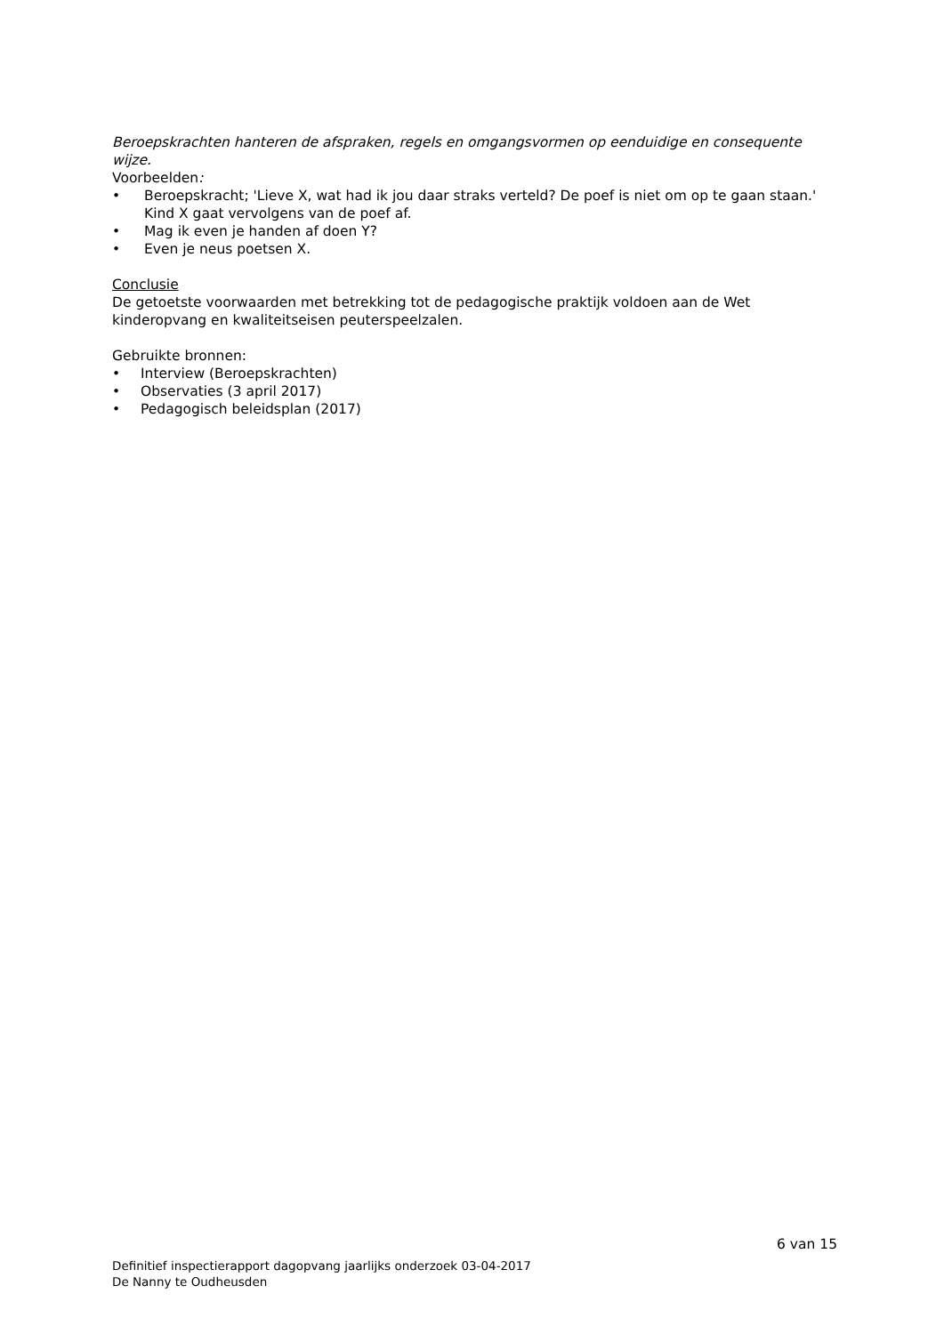Beroepskrachten hanteren de afspraken, regels en omgangsvormen op eenduidige en consequente wijze.
Voorbeelden:
• Beroepskracht; 'Lieve X, wat had ik jou daar straks verteld? De poef is niet om op te gaan staan.' Kind X gaat vervolgens van de poef af.
• Mag ik even je handen af doen Y?
• Even je neus poetsen X.
Conclusie
De getoetste voorwaarden met betrekking tot de pedagogische praktijk voldoen aan de Wet kinderopvang en kwaliteitseisen peuterspeelzalen.
Gebruikte bronnen:
• Interview (Beroepskrachten)
• Observaties (3 april 2017)
• Pedagogisch beleidsplan (2017)
6 van 15
Definitief inspectierapport dagopvang jaarlijks onderzoek 03-04-2017
De Nanny te Oudheusden